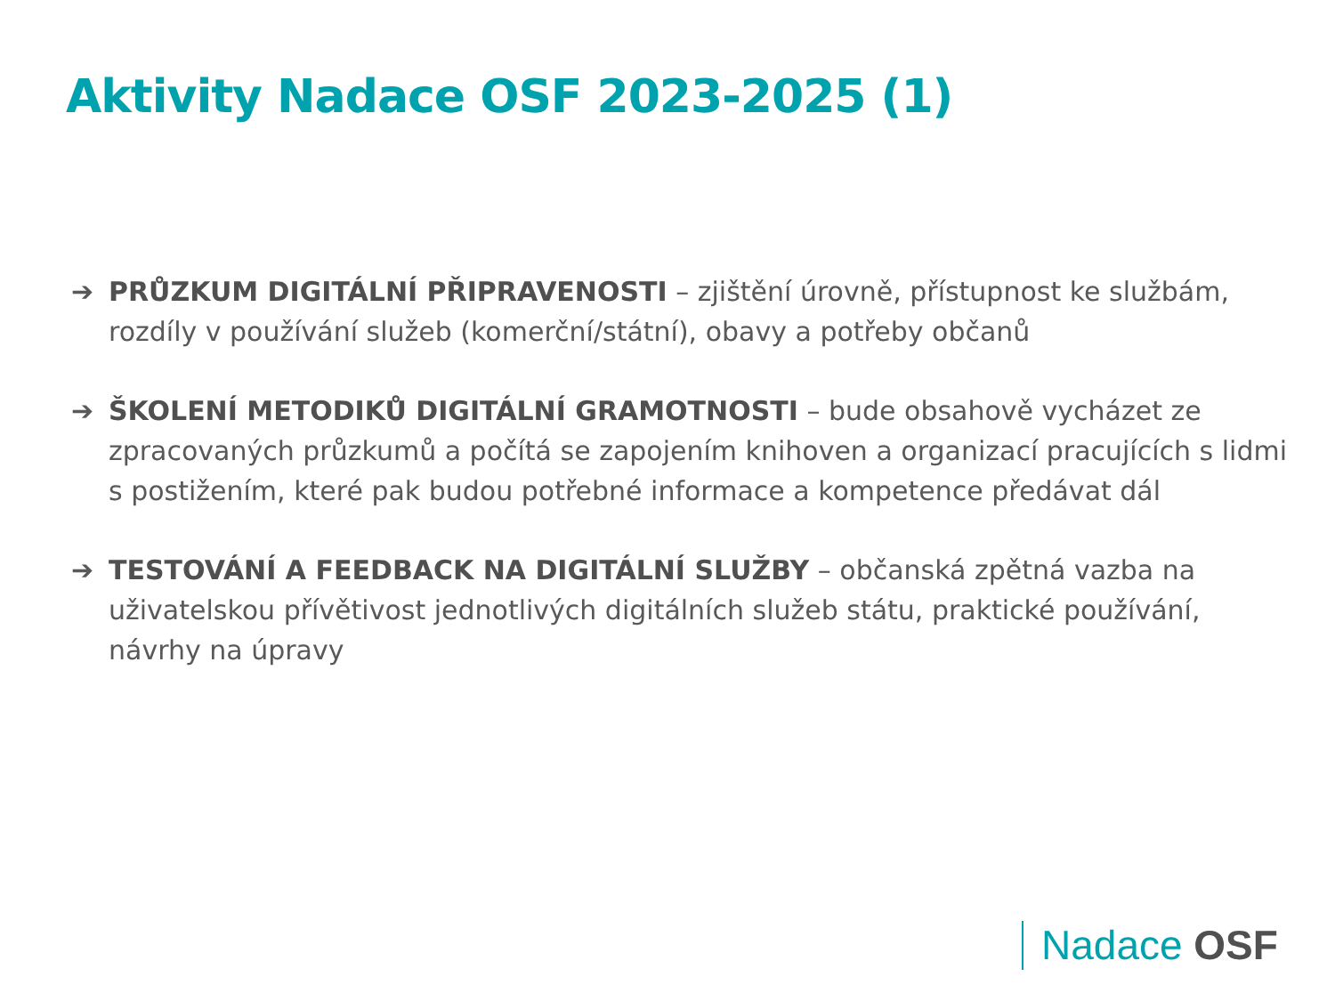Aktivity Nadace OSF 2023-2025 (1)
➔ PRŮZKUM DIGITÁLNÍ PŘIPRAVENOSTI – zjištění úrovně, přístupnost ke službám, rozdíly v používání služeb (komerční/státní), obavy a potřeby občanů
➔ ŠKOLENÍ METODIKŮ DIGITÁLNÍ GRAMOTNOSTI – bude obsahově vycházet ze zpracovaných průzkumů a počítá se zapojením knihoven a organizací pracujících s lidmi s postižením, které pak budou potřebné informace a kompetence předávat dál
➔ TESTOVÁNÍ A FEEDBACK NA DIGITÁLNÍ SLUŽBY – občanská zpětná vazba na uživatelskou přívětivost jednotlivých digitálních služeb státu, praktické používání, návrhy na úpravy
Nadace OSF